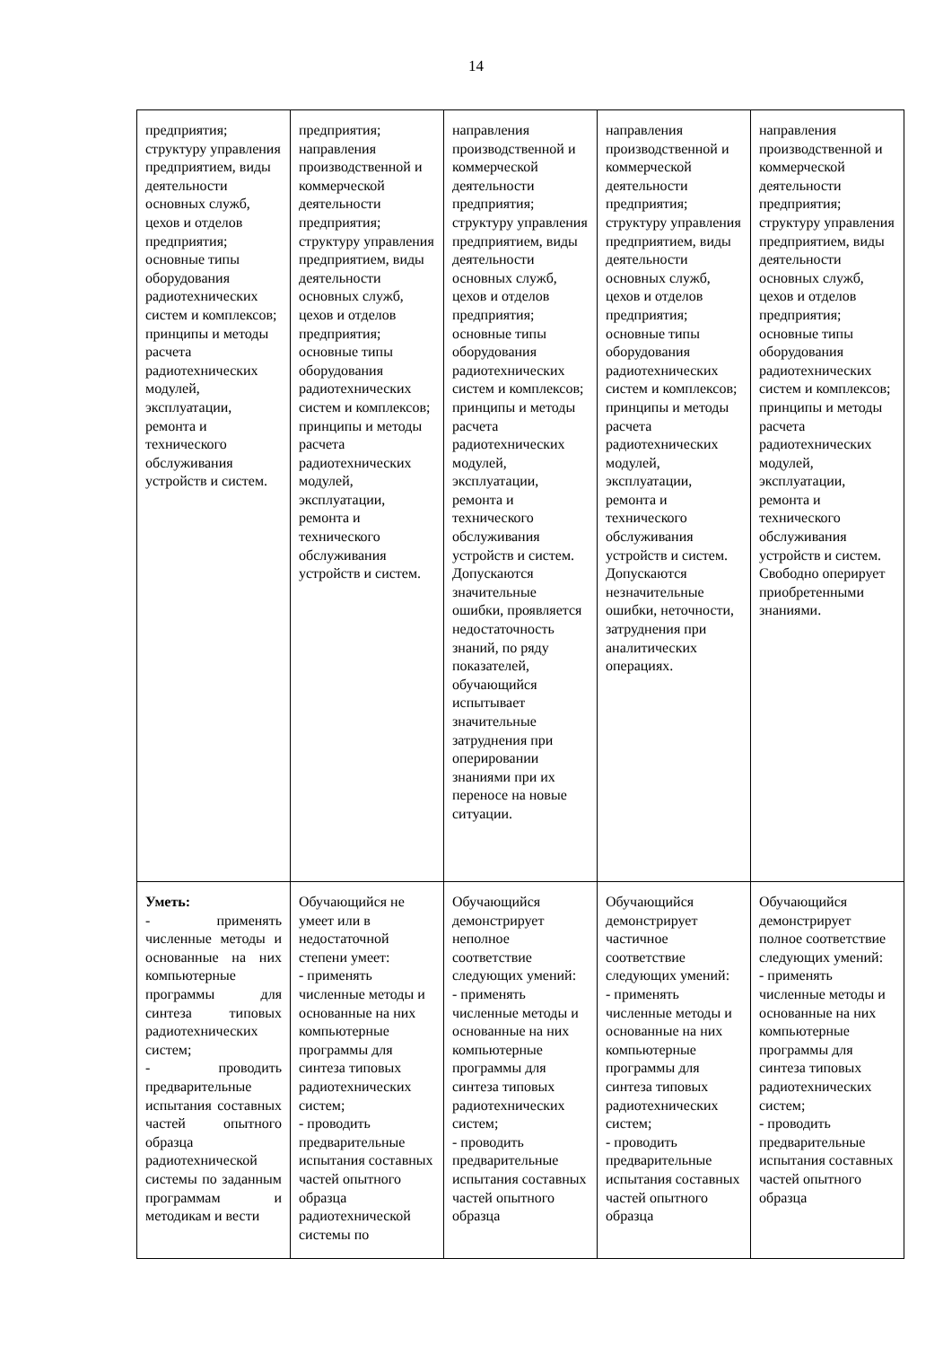14
| предприятия; структуру управления предприятием, виды деятельности основных служб, цехов и отделов предприятия; основные типы оборудования радиотехнических систем и комплексов; принципы и методы расчета радиотехнических модулей, эксплуатации, ремонта и технического обслуживания устройств и систем. | предприятия; направления производственной и коммерческой деятельности предприятия; структуру управления предприятием, виды деятельности основных служб, цехов и отделов предприятия; основные типы оборудования радиотехнических систем и комплексов; принципы и методы расчета радиотехнических модулей, эксплуатации, ремонта и технического обслуживания устройств и систем. | направления производственной и коммерческой деятельности предприятия; структуру управления предприятием, виды деятельности основных служб, цехов и отделов предприятия; основные типы оборудования радиотехнических систем и комплексов; принципы и методы расчета радиотехнических модулей, эксплуатации, ремонта и технического обслуживания устройств и систем. Допускаются значительные ошибки, проявляется недостаточность знаний, по ряду показателей, обучающийся испытывает значительные затруднения при оперировании знаниями при их переносе на новые ситуации. | направления производственной и коммерческой деятельности предприятия; структуру управления предприятием, виды деятельности основных служб, цехов и отделов предприятия; основные типы оборудования радиотехнических систем и комплексов; принципы и методы расчета радиотехнических модулей, эксплуатации, ремонта и технического обслуживания устройств и систем. Допускаются незначительные ошибки, неточности, затруднения при аналитических операциях. | направления производственной и коммерческой деятельности предприятия; структуру управления предприятием, виды деятельности основных служб, цехов и отделов предприятия; основные типы оборудования радиотехнических систем и комплексов; принципы и методы расчета радиотехнических модулей, эксплуатации, ремонта и технического обслуживания устройств и систем. Свободно оперирует приобретенными знаниями. |
| Уметь: - применять численные методы и основанные на них компьютерные программы для синтеза типовых радиотехнических систем; - проводить предварительные испытания составных частей опытного образца радиотехнической системы по заданным программам и методикам и вести | Обучающийся не умеет или в недостаточной степени умеет: - применять численные методы и основанные на них компьютерные программы для синтеза типовых радиотехнических систем; - проводить предварительные испытания составных частей опытного образца радиотехнической системы по | Обучающийся демонстрирует неполное соответствие следующих умений: - применять численные методы и основанные на них компьютерные программы для синтеза типовых радиотехнических систем; - проводить предварительные испытания составных частей опытного образца | Обучающийся демонстрирует частичное соответствие следующих умений: - применять численные методы и основанные на них компьютерные программы для синтеза типовых радиотехнических систем; - проводить предварительные испытания составных частей опытного образца | Обучающийся демонстрирует полное соответствие следующих умений: - применять численные методы и основанные на них компьютерные программы для синтеза типовых радиотехнических систем; - проводить предварительные испытания составных частей опытного образца |